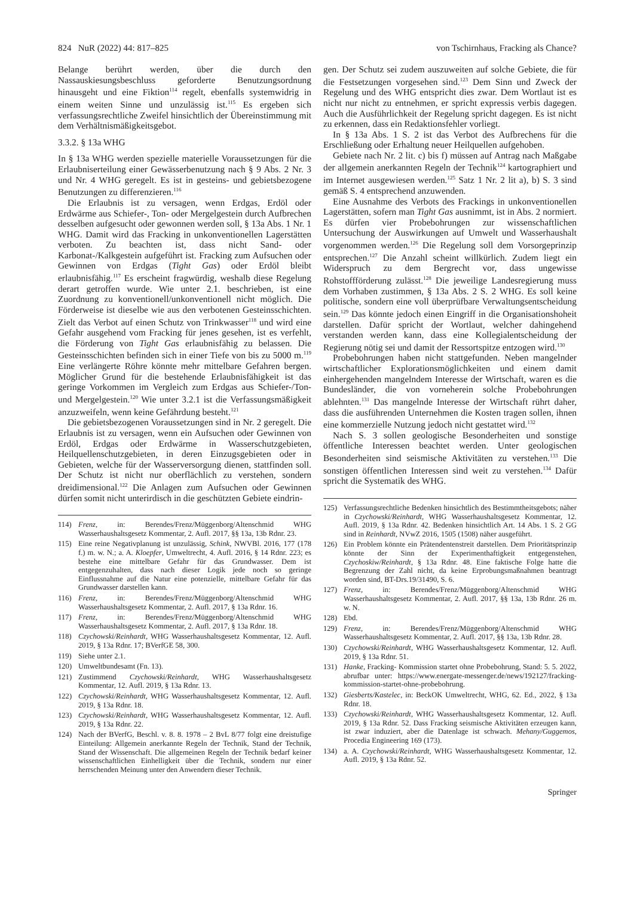824 NuR (2022) 44: 817–825 von Tschirnhaus, Fracking als Chance?
Belange berührt werden, über die durch den Nassauskiesungsbeschluss geforderte Benutzungsordnung hinausgeht und eine Fiktion<sup>114</sup> regelt, ebenfalls systemwidrig in einem weiten Sinne und unzulässig ist.<sup>115</sup> Es ergeben sich verfassungsrechtliche Zweifel hinsichtlich der Übereinstimmung mit dem Verhältnismäßigkeitsgebot.
3.3.2. § 13a WHG
In § 13a WHG werden spezielle materielle Voraussetzungen für die Erlaubniserteilung einer Gewässerbenutzung nach § 9 Abs. 2 Nr. 3 und Nr. 4 WHG geregelt. Es ist in gesteins- und gebietsbezogene Benutzungen zu differenzieren.<sup>116</sup>
Die Erlaubnis ist zu versagen, wenn Erdgas, Erdöl oder Erdwärme aus Schiefer-, Ton- oder Mergelgestein durch Aufbrechen desselben aufgesucht oder gewonnen werden soll, § 13a Abs. 1 Nr. 1 WHG. Damit wird das Fracking in unkonventionellen Lagerstätten verboten. Zu beachten ist, dass nicht Sand- oder Karbonat-/Kalkgestein aufgeführt ist. Fracking zum Aufsuchen oder Gewinnen von Erdgas (Tight Gas) oder Erdöl bleibt erlaubnisfähig.<sup>117</sup> Es erscheint fragwürdig, weshalb diese Regelung derart getroffen wurde. Wie unter 2.1. beschrieben, ist eine Zuordnung zu konventionell/unkonventionell nicht möglich. Die Förderweise ist dieselbe wie aus den verbotenen Gesteinsschichten. Zielt das Verbot auf einen Schutz von Trinkwasser<sup>118</sup> und wird eine Gefahr ausgehend vom Fracking für jenes gesehen, ist es verfehlt, die Förderung von Tight Gas erlaubnisfähig zu belassen. Die Gesteinsschichten befinden sich in einer Tiefe von bis zu 5000 m.<sup>119</sup> Eine verlängerte Röhre könnte mehr mittelbare Gefahren bergen. Möglicher Grund für die bestehende Erlaubnisfähigkeit ist das geringe Vorkommen im Vergleich zum Erdgas aus Schiefer-/Ton- und Mergelgestein.<sup>120</sup> Wie unter 3.2.1 ist die Verfassungsmäßigkeit anzuzweifeln, wenn keine Gefährdung besteht.<sup>121</sup>
Die gebietsbezogenen Voraussetzungen sind in Nr. 2 geregelt. Die Erlaubnis ist zu versagen, wenn ein Aufsuchen oder Gewinnen von Erdöl, Erdgas oder Erdwärme in Wasserschutzgebieten, Heilquellenschutzgebieten, in deren Einzugsgebieten oder in Gebieten, welche für der Wasserversorgung dienen, stattfinden soll. Der Schutz ist nicht nur oberflächlich zu verstehen, sondern dreidimensional.<sup>122</sup> Die Anlagen zum Aufsuchen oder Gewinnen dürfen somit nicht unterirdisch in die geschützten Gebiete eindrin-
114) Frenz, in: Berendes/Frenz/Müggenborg/Altenschmid WHG Wasserhaushaltsgesetz Kommentar, 2. Aufl. 2017, §§ 13a, 13b Rdnr. 23.
115) Eine reine Negativplanung ist unzulässig, Schink, NWVBl. 2016, 177 (178 f.) m. w. N.; a. A. Kloepfer, Umweltrecht, 4. Aufl. 2016, § 14 Rdnr. 223; es bestehe eine mittelbare Gefahr für das Grundwasser. Dem ist entgegenzuhalten, dass nach dieser Logik jede noch so geringe Einflussnahme auf die Natur eine potenzielle, mittelbare Gefahr für das Grundwasser darstellen kann.
116) Frenz, in: Berendes/Frenz/Müggenborg/Altenschmid WHG Wasserhaushaltsgesetz Kommentar, 2. Aufl. 2017, § 13a Rdnr. 16.
117) Frenz, in: Berendes/Frenz/Müggenborg/Altenschmid WHG Wasserhaushaltsgesetz Kommentar, 2. Aufl. 2017, § 13a Rdnr. 18.
118) Czychowski/Reinhardt, WHG Wasserhaushaltsgesetz Kommentar, 12. Aufl. 2019, § 13a Rdnr. 17; BVerfGE 58, 300.
119) Siehe unter 2.1.
120) Umweltbundesamt (Fn. 13).
121) Zustimmend Czychowski/Reinhardt, WHG Wasserhaushaltsgesetz Kommentar, 12. Aufl. 2019, § 13a Rdnr. 13.
122) Czychowski/Reinhardt, WHG Wasserhaushaltsgesetz Kommentar, 12. Aufl. 2019, § 13a Rdnr. 18.
123) Czychowski/Reinhardt, WHG Wasserhaushaltsgesetz Kommentar, 12. Aufl. 2019, § 13a Rdnr. 22.
124) Nach der BVerfG, Beschl. v. 8. 8. 1978 – 2 BvL 8/77 folgt eine dreistufige Einteilung: Allgemein anerkannte Regeln der Technik, Stand der Technik, Stand der Wissenschaft. Die allgemeinen Regeln der Technik bedarf keiner wissenschaftlichen Einhelligkeit über die Technik, sondern nur einer herrschenden Meinung unter den Anwendern dieser Technik.
gen. Der Schutz sei zudem auszuweiten auf solche Gebiete, die für die Festsetzungen vorgesehen sind.<sup>123</sup> Dem Sinn und Zweck der Regelung und des WHG entspricht dies zwar. Dem Wortlaut ist es nicht nur nicht zu entnehmen, er spricht expressis verbis dagegen. Auch die Ausführlichkeit der Regelung spricht dagegen. Es ist nicht zu erkennen, dass ein Redaktionsfehler vorliegt.
In § 13a Abs. 1 S. 2 ist das Verbot des Aufbrechens für die Erschließung oder Erhaltung neuer Heilquellen aufgehoben.
Gebiete nach Nr. 2 lit. c) bis f) müssen auf Antrag nach Maßgabe der allgemein anerkannten Regeln der Technik<sup>124</sup> kartographiert und im Internet ausgewiesen werden.<sup>125</sup> Satz 1 Nr. 2 lit a), b) S. 3 sind gemäß S. 4 entsprechend anzuwenden.
Eine Ausnahme des Verbots des Frackings in unkonventionellen Lagerstätten, sofern man Tight Gas ausnimmt, ist in Abs. 2 normiert. Es dürfen vier Probebohrungen zur wissenschaftlichen Untersuchung der Auswirkungen auf Umwelt und Wasserhaushalt vorgenommen werden.<sup>126</sup> Die Regelung soll dem Vorsorgeprinzip entsprechen.<sup>127</sup> Die Anzahl scheint willkürlich. Zudem liegt ein Widerspruch zu dem Bergrecht vor, dass ungewisse Rohstoffförderung zulässt.<sup>128</sup> Die jeweilige Landesregierung muss dem Vorhaben zustimmen, § 13a Abs. 2 S. 2 WHG. Es soll keine politische, sondern eine voll überprüfbare Verwaltungsentscheidung sein.<sup>129</sup> Das könnte jedoch einen Eingriff in die Organisationshoheit darstellen. Dafür spricht der Wortlaut, welcher dahingehend verstanden werden kann, dass eine Kollegialentscheidung der Regierung nötig sei und damit der Ressortspitze entzogen wird.<sup>130</sup>
Probebohrungen haben nicht stattgefunden. Neben mangelnder wirtschaftlicher Explorationsmöglichkeiten und einem damit einhergehenden mangelndem Interesse der Wirtschaft, waren es die Bundesländer, die von vorneherein solche Probebohrungen ablehnten.<sup>131</sup> Das mangelnde Interesse der Wirtschaft rührt daher, dass die ausführenden Unternehmen die Kosten tragen sollen, ihnen eine kommerzielle Nutzung jedoch nicht gestattet wird.<sup>132</sup>
Nach S. 3 sollen geologische Besonderheiten und sonstige öffentliche Interessen beachtet werden. Unter geologischen Besonderheiten sind seismische Aktivitäten zu verstehen.<sup>133</sup> Die sonstigen öffentlichen Interessen sind weit zu verstehen.<sup>134</sup> Dafür spricht die Systematik des WHG.
125) Verfassungsrechtliche Bedenken hinsichtlich des Bestimmtheitsgebots; näher in Czychowski/Reinhardt, WHG Wasserhaushaltsgesetz Kommentar, 12. Aufl. 2019, § 13a Rdnr. 42. Bedenken hinsichtlich Art. 14 Abs. 1 S. 2 GG sind in Reinhardt, NVwZ 2016, 1505 (1508) näher ausgeführt.
126) Ein Problem könnte ein Prätendentenstreit darstellen. Dem Prioritätsprinzip könnte der Sinn der Experimenthaftigkeit entgegenstehen, Czychoskiw/Reinhardt, § 13a Rdnr. 48. Eine faktische Folge hatte die Begrenzung der Zahl nicht, da keine Erprobungsmaßnahmen beantragt worden sind, BT-Drs.19/31490, S. 6.
127) Frenz, in: Berendes/Frenz/Müggenborg/Altenschmid WHG Wasserhaushaltsgesetz Kommentar, 2. Aufl. 2017, §§ 13a, 13b Rdnr. 26 m. w. N.
128) Ebd.
129) Frenz, in: Berendes/Frenz/Müggenborg/Altenschmid WHG Wasserhaushaltsgesetz Kommentar, 2. Aufl. 2017, §§ 13a, 13b Rdnr. 28.
130) Czychowski/Reinhardt, WHG Wasserhaushaltsgesetz Kommentar, 12. Aufl. 2019, § 13a Rdnr. 51.
131) Hanke, Fracking- Kommission startet ohne Probebohrung, Stand: 5. 5. 2022, abrufbar unter: https://www.energate-messenger.de/news/192127/fracking-kommission-startet-ohne-probebohrung.
132) Giesberts/Kastelec, in: BeckOK Umweltrecht, WHG, 62. Ed., 2022, § 13a Rdnr. 18.
133) Czychowski/Reinhardt, WHG Wasserhaushaltsgesetz Kommentar, 12. Aufl. 2019, § 13a Rdnr. 52. Dass Fracking seismische Aktivitäten erzeugen kann, ist zwar induziert, aber die Datenlage ist schwach. Mehany/Guggemos, Procedia Engineering 169 (173).
134) a. A. Czychowski/Reinhardt, WHG Wasserhaushaltsgesetz Kommentar, 12. Aufl. 2019, § 13a Rdnr. 52.
Springer